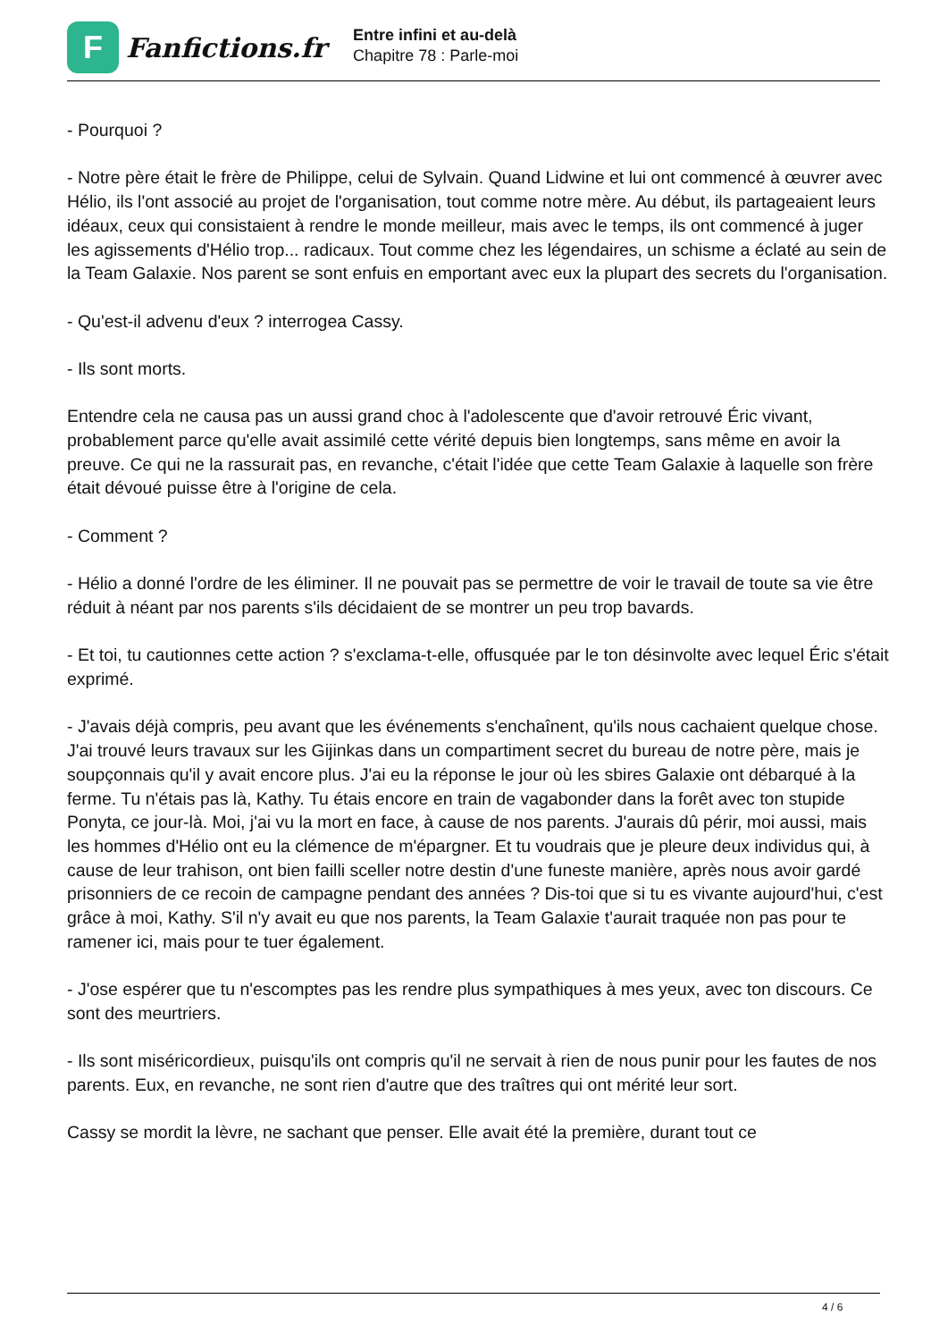F
Fanfictions.fr
Entre infini et au-delà
Chapitre 78 : Parle-moi
- Pourquoi ?
- Notre père était le frère de Philippe, celui de Sylvain. Quand Lidwine et lui ont commencé à œuvrer avec Hélio, ils l'ont associé au projet de l'organisation, tout comme notre mère. Au début, ils partageaient leurs idéaux, ceux qui consistaient à rendre le monde meilleur, mais avec le temps, ils ont commencé à juger les agissements d'Hélio trop... radicaux. Tout comme chez les légendaires, un schisme a éclaté au sein de la Team Galaxie. Nos parent se sont enfuis en emportant avec eux la plupart des secrets du l'organisation.
- Qu'est-il advenu d'eux ? interrogea Cassy.
- Ils sont morts.
Entendre cela ne causa pas un aussi grand choc à l'adolescente que d'avoir retrouvé Éric vivant, probablement parce qu'elle avait assimilé cette vérité depuis bien longtemps, sans même en avoir la preuve. Ce qui ne la rassurait pas, en revanche, c'était l'idée que cette Team Galaxie à laquelle son frère était dévoué puisse être à l'origine de cela.
- Comment ?
- Hélio a donné l'ordre de les éliminer. Il ne pouvait pas se permettre de voir le travail de toute sa vie être réduit à néant par nos parents s'ils décidaient de se montrer un peu trop bavards.
- Et toi, tu cautionnes cette action ? s'exclama-t-elle, offusquée par le ton désinvolte avec lequel Éric s'était exprimé.
- J'avais déjà compris, peu avant que les événements s'enchaînent, qu'ils nous cachaient quelque chose. J'ai trouvé leurs travaux sur les Gijinkas dans un compartiment secret du bureau de notre père, mais je soupçonnais qu'il y avait encore plus. J'ai eu la réponse le jour où les sbires Galaxie ont débarqué à la ferme. Tu n'étais pas là, Kathy. Tu étais encore en train de vagabonder dans la forêt avec ton stupide Ponyta, ce jour-là. Moi, j'ai vu la mort en face, à cause de nos parents. J'aurais dû périr, moi aussi, mais les hommes d'Hélio ont eu la clémence de m'épargner. Et tu voudrais que je pleure deux individus qui, à cause de leur trahison, ont bien failli sceller notre destin d'une funeste manière, après nous avoir gardé prisonniers de ce recoin de campagne pendant des années ? Dis-toi que si tu es vivante aujourd'hui, c'est grâce à moi, Kathy. S'il n'y avait eu que nos parents, la Team Galaxie t'aurait traquée non pas pour te ramener ici, mais pour te tuer également.
- J'ose espérer que tu n'escomptes pas les rendre plus sympathiques à mes yeux, avec ton discours. Ce sont des meurtriers.
- Ils sont miséricordieux, puisqu'ils ont compris qu'il ne servait à rien de nous punir pour les fautes de nos parents. Eux, en revanche, ne sont rien d'autre que des traîtres qui ont mérité leur sort.
Cassy se mordit la lèvre, ne sachant que penser. Elle avait été la première, durant tout ce
4 / 6